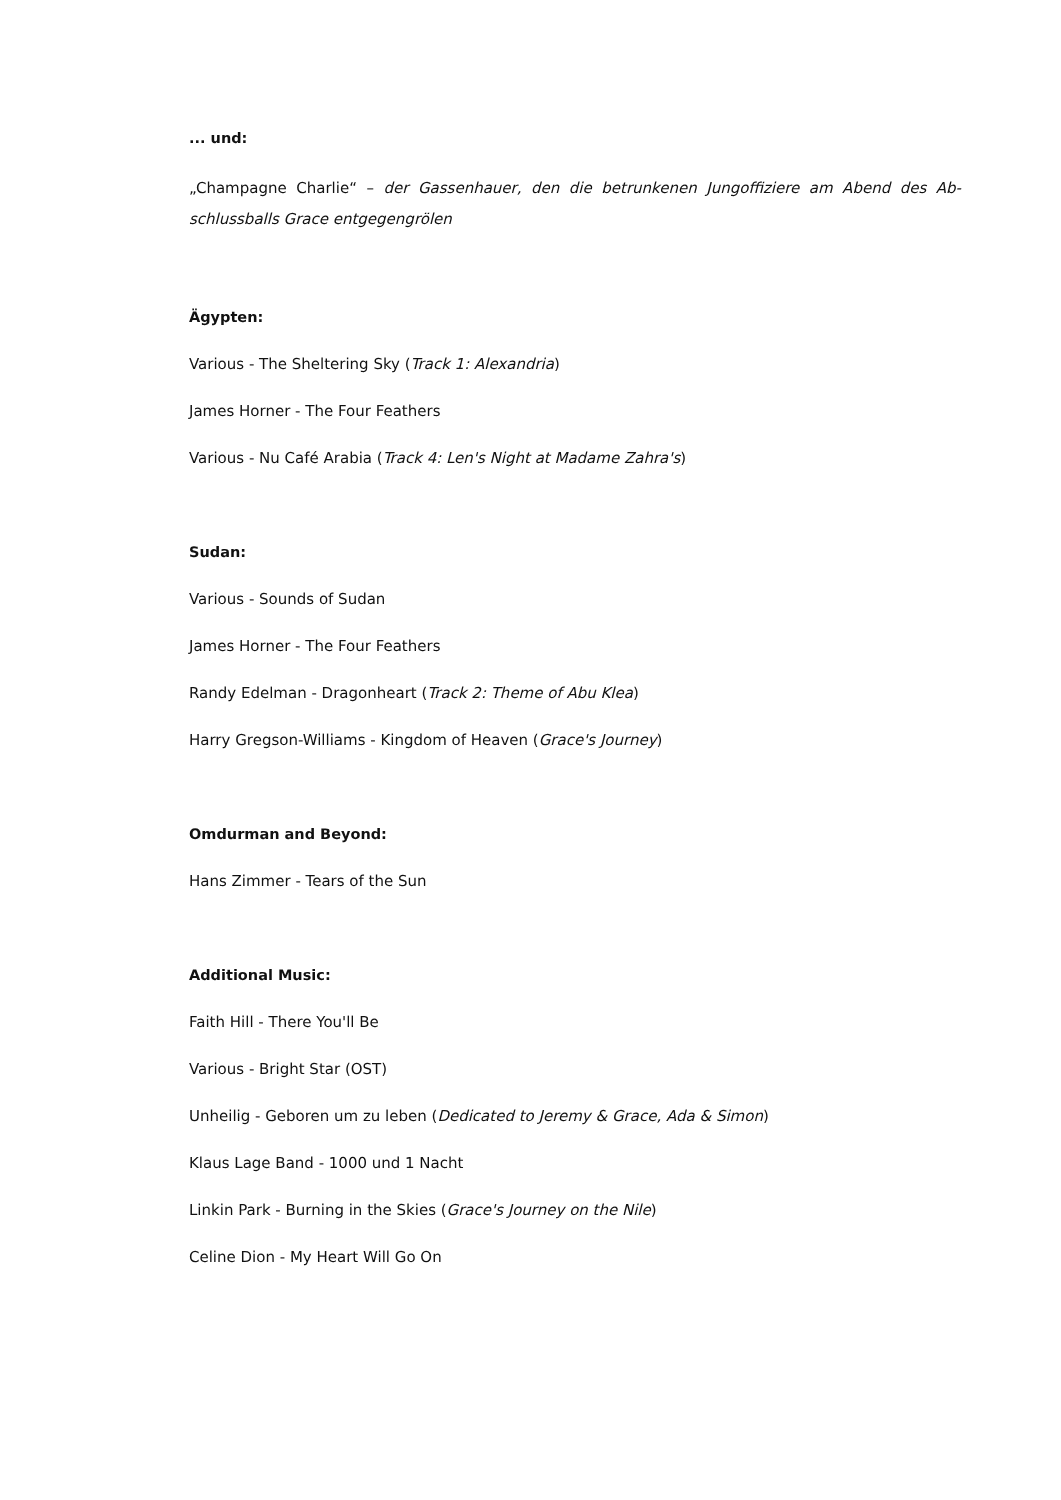... und:
„Champagne Charlie“ – der Gassenhauer, den die betrunkenen Jungoffiziere am Abend des Ab­schlussballs Grace entgegengrölen
Ägypten:
Various - The Sheltering Sky (Track 1: Alexandria)
James Horner - The Four Feathers
Various - Nu Café Arabia (Track 4: Len's Night at Madame Zahra's)
Sudan:
Various - Sounds of Sudan
James Horner - The Four Feathers
Randy Edelman - Dragonheart (Track 2: Theme of Abu Klea)
Harry Gregson-Williams - Kingdom of Heaven (Grace's Journey)
Omdurman and Beyond:
Hans Zimmer - Tears of the Sun
Additional Music:
Faith Hill - There You'll Be
Various - Bright Star (OST)
Unheilig - Geboren um zu leben (Dedicated to Jeremy & Grace, Ada & Simon)
Klaus Lage Band - 1000 und 1 Nacht
Linkin Park - Burning in the Skies (Grace's Journey on the Nile)
Celine Dion - My Heart Will Go On